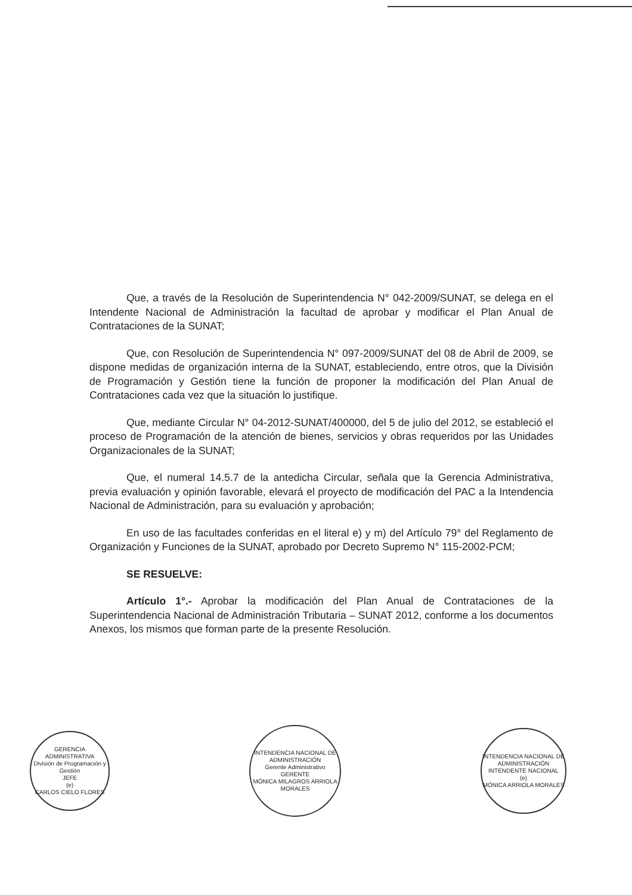Que, a través de la Resolución de Superintendencia N° 042-2009/SUNAT, se delega en el Intendente Nacional de Administración la facultad de aprobar y modificar el Plan Anual de Contrataciones de la SUNAT;
Que, con Resolución de Superintendencia N° 097-2009/SUNAT del 08 de Abril de 2009, se dispone medidas de organización interna de la SUNAT, estableciendo, entre otros, que la División de Programación y Gestión tiene la función de proponer la modificación del Plan Anual de Contrataciones cada vez que la situación lo justifique.
Que, mediante Circular N° 04-2012-SUNAT/400000, del 5 de julio del 2012, se estableció el proceso de Programación de la atención de bienes, servicios y obras requeridos por las Unidades Organizacionales de la SUNAT;
Que, el numeral 14.5.7 de la antedicha Circular, señala que la Gerencia Administrativa, previa evaluación y opinión favorable, elevará el proyecto de modificación del PAC a la Intendencia Nacional de Administración, para su evaluación y aprobación;
En uso de las facultades conferidas en el literal e) y m) del Artículo 79° del Reglamento de Organización y Funciones de la SUNAT, aprobado por Decreto Supremo N° 115-2002-PCM;
SE RESUELVE:
Artículo 1°.- Aprobar la modificación del Plan Anual de Contrataciones de la Superintendencia Nacional de Administración Tributaria – SUNAT 2012, conforme a los documentos Anexos, los mismos que forman parte de la presente Resolución.
GERENCIA ADMINISTRATIVA
División de Programación y Gestión
JEFE
(e)
CARLOS CIELO FLORES
INTENDENCIA NACIONAL DE ADMINISTRACIÓN
Gerente Administrativo
GERENTE
MÓNICA MILAGROS ARRIOLA MORALES
INTENDENCIA NACIONAL DE ADMINISTRACIÓN
INTENDENTE NACIONAL
(e)
MÓNICA ARRIOLA MORALES